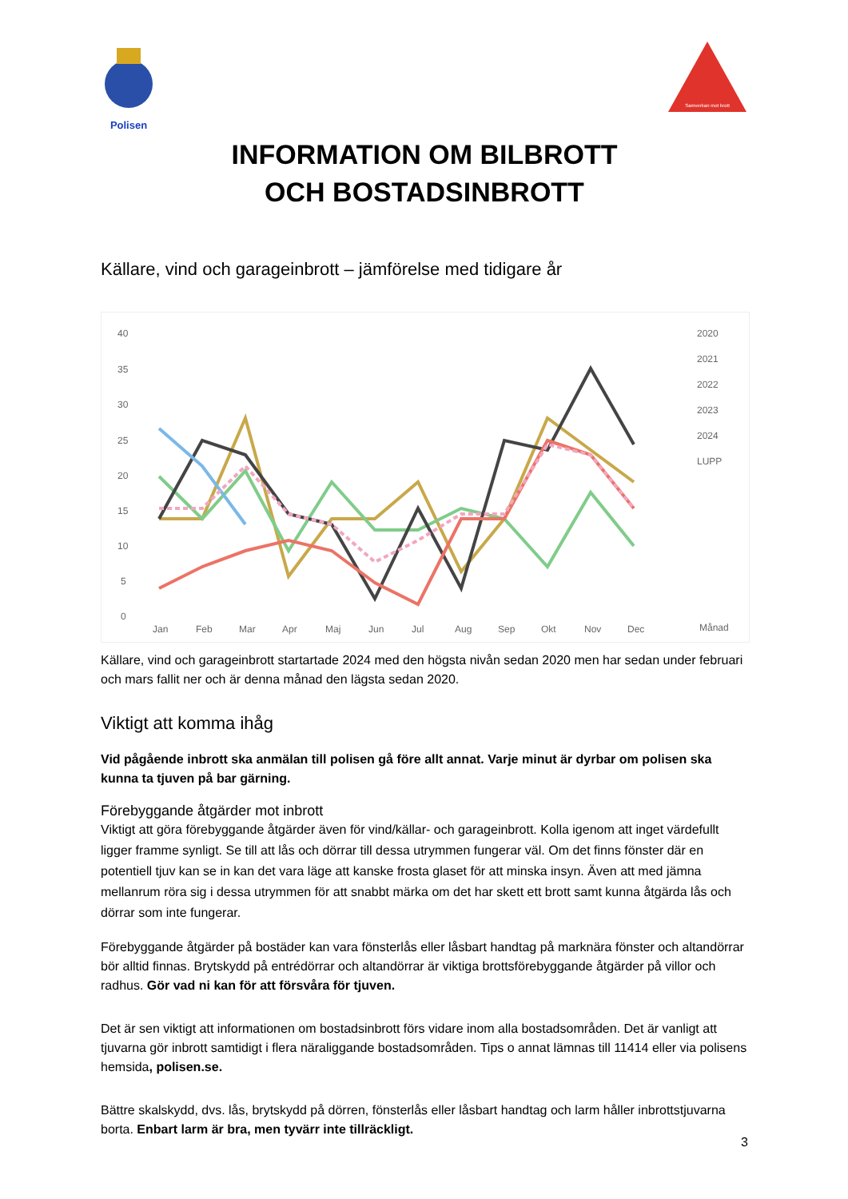Polisen
Samverkan mot brott
INFORMATION OM BILBROTT
OCH BOSTADSINBROTT
Källare, vind och garageinbrott – jämförelse med tidigare år
40
35
30
25
20
15
10
5
0
Jan
Feb
Mar
Apr
Maj
Jun
Jul
Aug
Sep
Okt
Nov
Dec
Månad
2020
2021
2022
2023
2024
LUPP
Källare, vind och garageinbrott startartade 2024 med den högsta nivån sedan 2020 men har sedan under februari och mars fallit ner och är denna månad den lägsta sedan 2020.
Viktigt att komma ihåg
Vid pågående inbrott ska anmälan till polisen gå före allt annat. Varje minut är dyrbar om polisen ska kunna ta tjuven på bar gärning.
Förebyggande åtgärder mot inbrott
Viktigt att göra förebyggande åtgärder även för vind/källar- och garageinbrott. Kolla igenom att inget värdefullt ligger framme synligt. Se till att lås och dörrar till dessa utrymmen fungerar väl. Om det finns fönster där en potentiell tjuv kan se in kan det vara läge att kanske frosta glaset för att minska insyn. Även att med jämna mellanrum röra sig i dessa utrymmen för att snabbt märka om det har skett ett brott samt kunna åtgärda lås och dörrar som inte fungerar.
Förebyggande åtgärder på bostäder kan vara fönsterlås eller låsbart handtag på marknära fönster och altandörrar bör alltid finnas. Brytskydd på entrédörrar och altandörrar är viktiga brottsförebyggande åtgärder på villor och radhus. Gör vad ni kan för att försvåra för tjuven.
Det är sen viktigt att informationen om bostadsinbrott förs vidare inom alla bostadsområden. Det är vanligt att tjuvarna gör inbrott samtidigt i flera näraliggande bostadsområden. Tips o annat lämnas till 11414 eller via polisens hemsida, polisen.se.
Bättre skalskydd, dvs. lås, brytskydd på dörren, fönsterlås eller låsbart handtag och larm håller inbrottstjuvarna borta. Enbart larm är bra, men tyvärr inte tillräckligt.
3